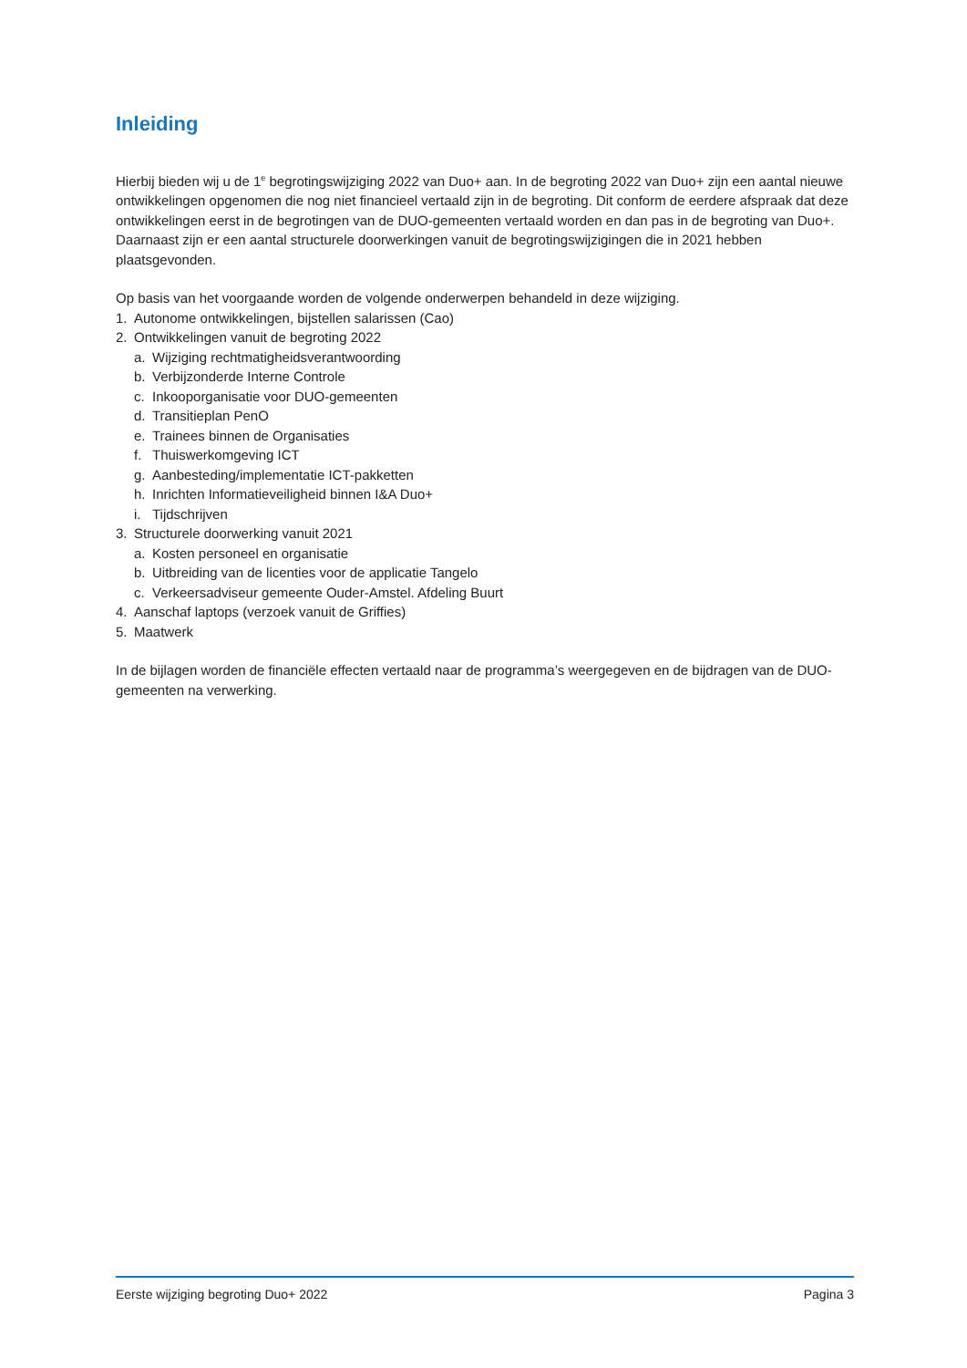Inleiding
Hierbij bieden wij u de 1<sup>e</sup> begrotingswijziging 2022 van Duo+ aan. In de begroting 2022 van Duo+ zijn een aantal nieuwe ontwikkelingen opgenomen die nog niet financieel vertaald zijn in de begroting. Dit conform de eerdere afspraak dat deze ontwikkelingen eerst in de begrotingen van de DUO-gemeenten vertaald worden en dan pas in de begroting van Duo+. Daarnaast zijn er een aantal structurele doorwerkingen vanuit de begrotingswijzigingen die in 2021 hebben plaatsgevonden.
Op basis van het voorgaande worden de volgende onderwerpen behandeld in deze wijziging.
1. Autonome ontwikkelingen, bijstellen salarissen (Cao)
2. Ontwikkelingen vanuit de begroting 2022
a. Wijziging rechtmatigheidsverantwoording
b. Verbijzonderde Interne Controle
c. Inkooporganisatie voor DUO-gemeenten
d. Transitieplan PenO
e. Trainees binnen de Organisaties
f. Thuiswerkomgeving ICT
g. Aanbesteding/implementatie ICT-pakketten
h. Inrichten Informatieveiligheid binnen I&A Duo+
i. Tijdschrijven
3. Structurele doorwerking vanuit 2021
a. Kosten personeel en organisatie
b. Uitbreiding van de licenties voor de applicatie Tangelo
c. Verkeersadviseur gemeente Ouder-Amstel. Afdeling Buurt
4. Aanschaf laptops (verzoek vanuit de Griffies)
5. Maatwerk
In de bijlagen worden de financiële effecten vertaald naar de programma’s weergegeven en de bijdragen van de DUO-gemeenten na verwerking.
Eerste wijziging begroting Duo+ 2022 Pagina 3